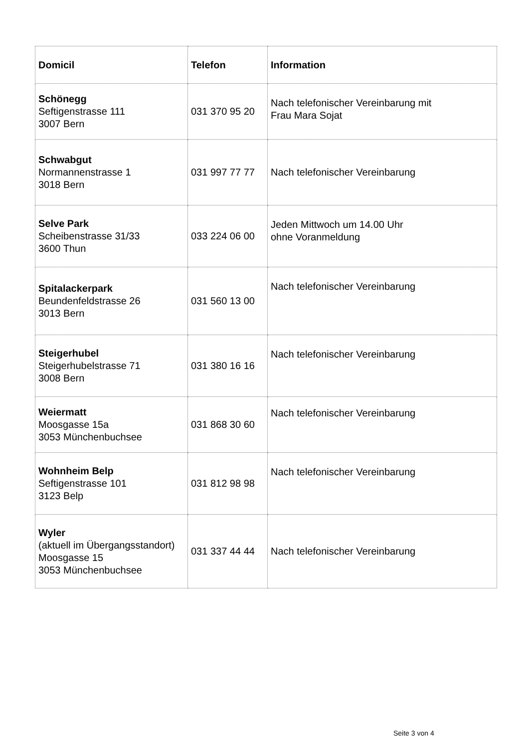| Domicil | Telefon | Information |
| --- | --- | --- |
| Schönegg Seftigenstrasse 111 3007 Bern | 031 370 95 20 | Nach telefonischer Vereinbarung mit Frau Mara Sojat |
| Schwabgut Normannenstrasse 1 3018 Bern | 031 997 77 77 | Nach telefonischer Vereinbarung |
| Selve Park Scheibenstrasse 31/33 3600 Thun | 033 224 06 00 | Jeden Mittwoch um 14.00 Uhr ohne Voranmeldung |
| Spitalackerpark Beundenfeldstrasse 26 3013 Bern | 031 560 13 00 | Nach telefonischer Vereinbarung |
| Steigerhubel Steigerhubelstrasse 71 3008 Bern | 031 380 16 16 | Nach telefonischer Vereinbarung |
| Weiermatt Moosgasse 15a 3053 Münchenbuchsee | 031 868 30 60 | Nach telefonischer Vereinbarung |
| Wohnheim Belp Seftigenstrasse 101 3123 Belp | 031 812 98 98 | Nach telefonischer Vereinbarung |
| Wyler (aktuell im Übergangsstandort) Moosgasse 15 3053 Münchenbuchsee | 031 337 44 44 | Nach telefonischer Vereinbarung |
Seite 3 von 4